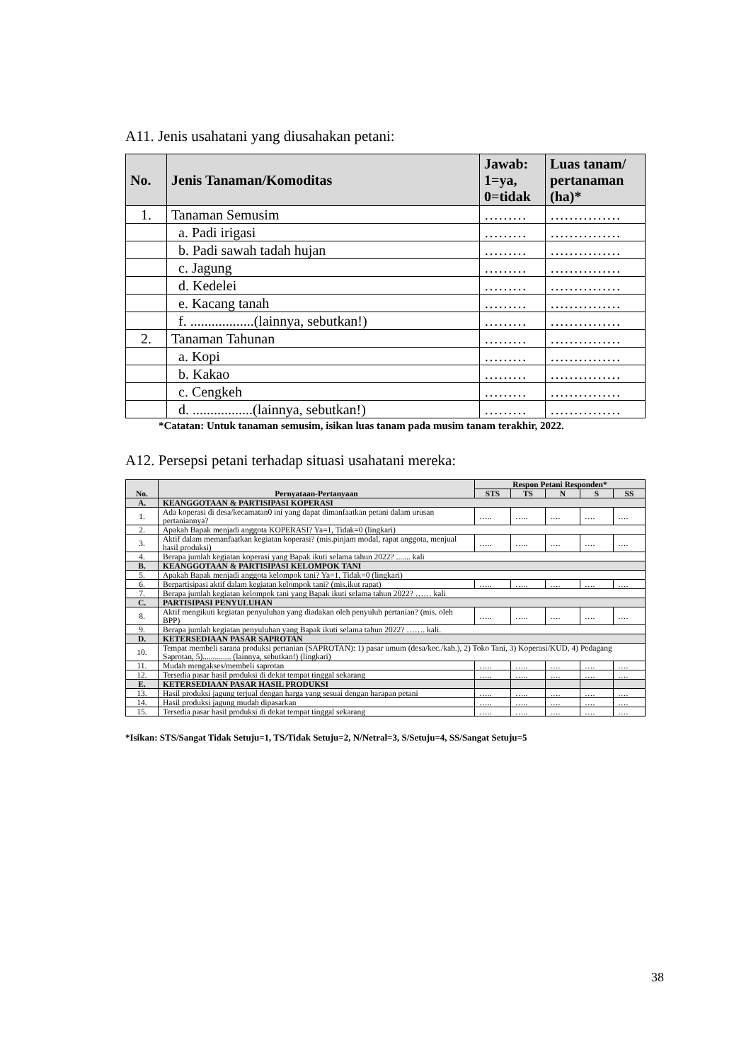A11. Jenis usahatani yang diusahakan petani:
| No. | Jenis Tanaman/Komoditas | Jawab: 1=ya, 0=tidak | Luas tanam/ pertanaman (ha)* |
| --- | --- | --- | --- |
| 1. | Tanaman Semusim | ……… | …………… |
| | a. Padi irigasi | ……… | …………… |
| | b. Padi sawah tadah hujan | ……… | …………… |
| | c. Jagung | ……… | …………… |
| | d. Kedelei | ……… | …………… |
| | e. Kacang tanah | ……… | …………… |
| | f. ..................(lainnya, sebutkan!) | ……… | …………… |
| 2. | Tanaman Tahunan | ……… | …………… |
| | a. Kopi | ……… | …………… |
| | b. Kakao | ……… | …………… |
| | c. Cengkeh | ……… | …………… |
| | d. .................(lainnya, sebutkan!) | ……… | …………… |
*Catatan: Untuk tanaman semusim, isikan luas tanam pada musim tanam terakhir, 2022.
A12. Persepsi petani terhadap situasi usahatani mereka:
| No. | Pernyataan-Pertanyaan | Respon Petani Responden* | | | | |
| --- | --- | --- | --- | --- | --- | --- |
| | | STS | TS | N | S | SS |
| A. | KEANGGOTAAN & PARTISIPASI KOPERASI | | | | | |
| 1. | Ada koperasi di desa/kecamatan0 ini yang dapat dimanfaatkan petani dalam urusan pertaniannya? | ….. | ….. | …. | …. | …. |
| 2. | Apakah Bapak menjadi anggota KOPERASI? Ya=1, Tidak=0 (lingkari) | | | | | |
| 3. | Aktif dalam memanfaatkan kegiatan koperasi? (mis.pinjam modal, rapat anggota, menjual hasil produksi) | ….. | ….. | …. | …. | …. |
| 4. | Berapa jumlah kegiatan koperasi yang Bapak ikuti selama tahun 2022? ....... kali | | | | | |
| B. | KEANGGOTAAN & PARTISIPASI KELOMPOK TANI | | | | | |
| 5. | Apakah Bapak menjadi anggota kelompok tani? Ya=1, Tidak=0 (lingkari) | | | | | |
| 6. | Berpartisipasi aktif dalam kegiatan kelompok tani? (mis.ikut rapat) | ….. | ….. | …. | …. | …. |
| 7. | Berapa jumlah kegiatan kelompok tani yang Bapak ikuti selama tahun 2022? …… kali | | | | | |
| C. | PARTISIPASI PENYULUHAN | | | | | |
| 8. | Aktif mengikuti kegiatan penyuluhan yang diadakan oleh penyuluh pertanian? (mis. oleh BPP) | ….. | ….. | …. | …. | …. |
| 9. | Berapa jumlah kegiatan penyuluhan yang Bapak ikuti selama tahun 2022? ……. kali. | | | | | |
| D. | KETERSEDIAAN PASAR SAPROTAN | | | | | |
| 10. | Tempat membeli sarana produksi pertanian (SAPROTAN): 1) pasar umum (desa/kec./kab.), 2) Toko Tani, 3) Koperasi/KUD, 4) Pedagang Saprotan, 5).............. (lainnya, sebutkan!) (lingkari) | | | | | |
| 11. | Mudah mengakses/membeli saprotan | ….. | ….. | …. | …. | …. |
| 12. | Tersedia pasar hasil produksi di dekat tempat tinggal sekarang | ….. | ….. | …. | …. | …. |
| E. | KETERSEDIAAN PASAR HASIL PRODUKSI | | | | | |
| 13. | Hasil produksi jagung terjual dengan harga yang sesuai dengan harapan petani | ….. | ….. | …. | …. | …. |
| 14. | Hasil produksi jagung mudah dipasarkan | ….. | ….. | …. | …. | …. |
| 15. | Tersedia pasar hasil produksi di dekat tempat tinggal sekarang | ….. | ….. | …. | …. | …. |
*Isikan: STS/Sangat Tidak Setuju=1, TS/Tidak Setuju=2, N/Netral=3, S/Setuju=4, SS/Sangat Setuju=5
38